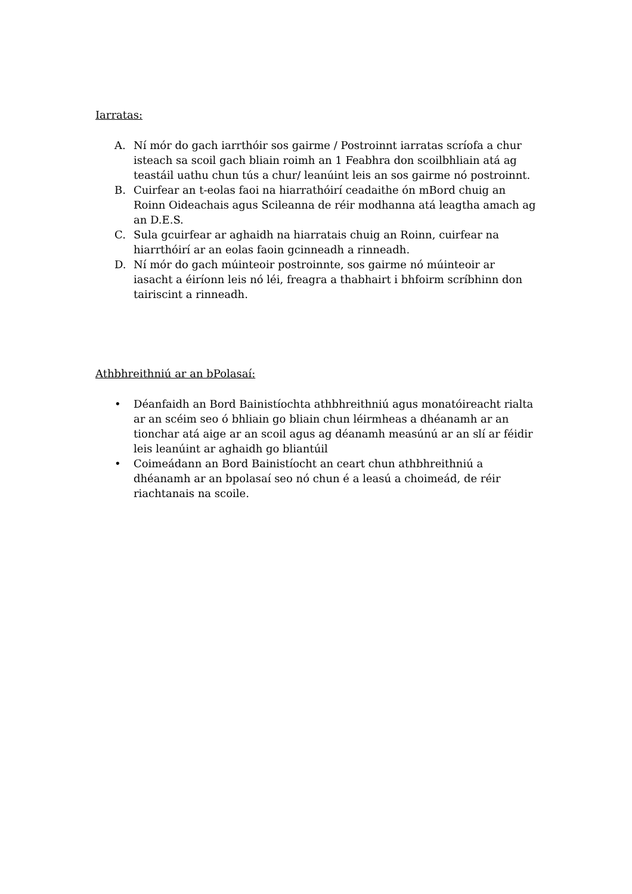Iarratas:
A. Ní mór do gach iarrthóir sos gairme / Postroinnt iarratas scríofa a chur isteach sa scoil gach bliain roimh an 1 Feabhra don scoilbhliain atá ag teastáil uathu chun tús a chur/ leanúint leis an sos gairme nó postroinnt.
B. Cuirfear an t-eolas faoi na hiarrathóirí ceadaithe ón mBord chuig an Roinn Oideachais agus Scileanna de réir modhanna atá leagtha amach ag an D.E.S.
C. Sula gcuirfear ar aghaidh na hiarratais chuig an Roinn, cuirfear na hiarrthóirí ar an eolas faoin gcinneadh a rinneadh.
D. Ní mór do gach múinteoir postroinnte, sos gairme nó múinteoir ar iasacht a éiríonn leis nó léi, freagra a thabhairt i bhfoirm scríbhinn don tairiscint a rinneadh.
Athbhreithniú ar an bPolasaí:
• Déanfaidh an Bord Bainistíochta athbhreithniú agus monatóireacht rialta ar an scéim seo ó bhliain go bliain chun léirmheas a dhéanamh ar an tionchar atá aige ar an scoil agus ag déanamh measúnú ar an slí ar féidir leis leanúint ar aghaidh go bliantúil
• Coimeádann an Bord Bainistíocht an ceart chun athbhreithniú a dhéanamh ar an bpolasaí seo nó chun é a leasú a choimeád, de réir riachtanais na scoile.